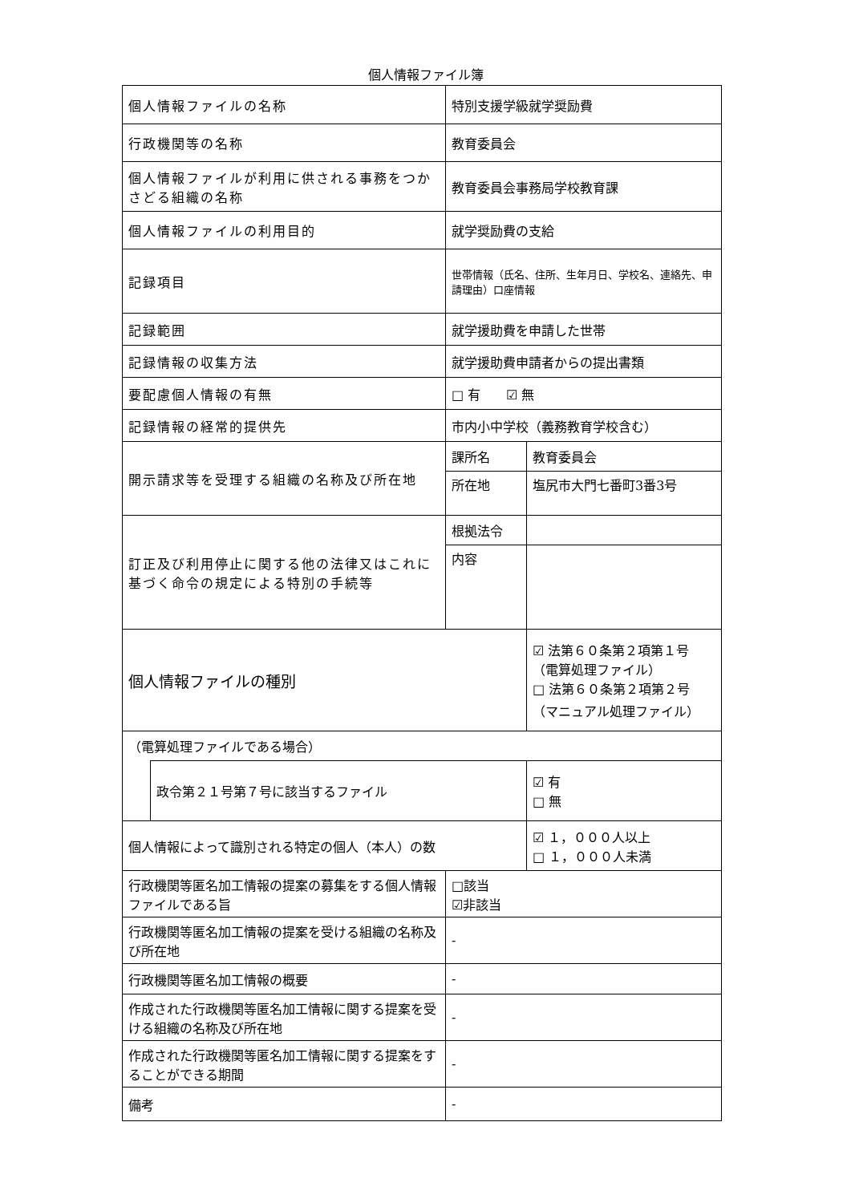個人情報ファイル簿
| 個人情報ファイルの名称 | | 特別支援学級就学奨励費 | | |
| 行政機関等の名称 | | 教育委員会 | | |
| 個人情報ファイルが利用に供される事務をつかさどる組織の名称 | | 教育委員会事務局学校教育課 | | |
| 個人情報ファイルの利用目的 | | 就学奨励費の支給 | | |
| 記録項目 | | 世帯情報（氏名、住所、生年月日、学校名、連絡先、申請理由）口座情報 | | |
| 記録範囲 | | 就学援助費を申請した世帯 | | |
| 記録情報の収集方法 | | 就学援助費申請者からの提出書類 | | |
| 要配慮個人情報の有無 | | □ 有 ☑ 無 | | |
| 記録情報の経常的提供先 | | 市内小中学校（義務教育学校含む） | | |
| 開示請求等を受理する組織の名称及び所在地 | | 課所名 | 教育委員会 | |
| | | 所在地 | 塩尻市大門七番町3番3号 | |
| 訂正及び利用停止に関する他の法律又はこれに基づく命令の規定による特別の手続等 | | 根拠法令 | | |
| | | 内容 | | |
| 個人情報ファイルの種別 | | | | ☑ 法第６０条第２項第１号 （電算処理ファイル） □ 法第６０条第２項第２号 （マニュアル処理ファイル） |
| （電算処理ファイルである場合） | | | | |
| | 政令第２１号第７号に該当するファイル | | | ☑ 有 □ 無 |
| 個人情報によって識別される特定の個人（本人）の数 | | | | ☑ １，０００人以上 □ １，０００人未満 |
| 行政機関等匿名加工情報の提案の募集をする個人情報ファイルである旨 | | □該当 ☑非該当 | | |
| 行政機関等匿名加工情報の提案を受ける組織の名称及び所在地 | | - | | |
| 行政機関等匿名加工情報の概要 | | - | | |
| 作成された行政機関等匿名加工情報に関する提案を受ける組織の名称及び所在地 | | - | | |
| 作成された行政機関等匿名加工情報に関する提案をすることができる期間 | | - | | |
| 備考 | | - | | |